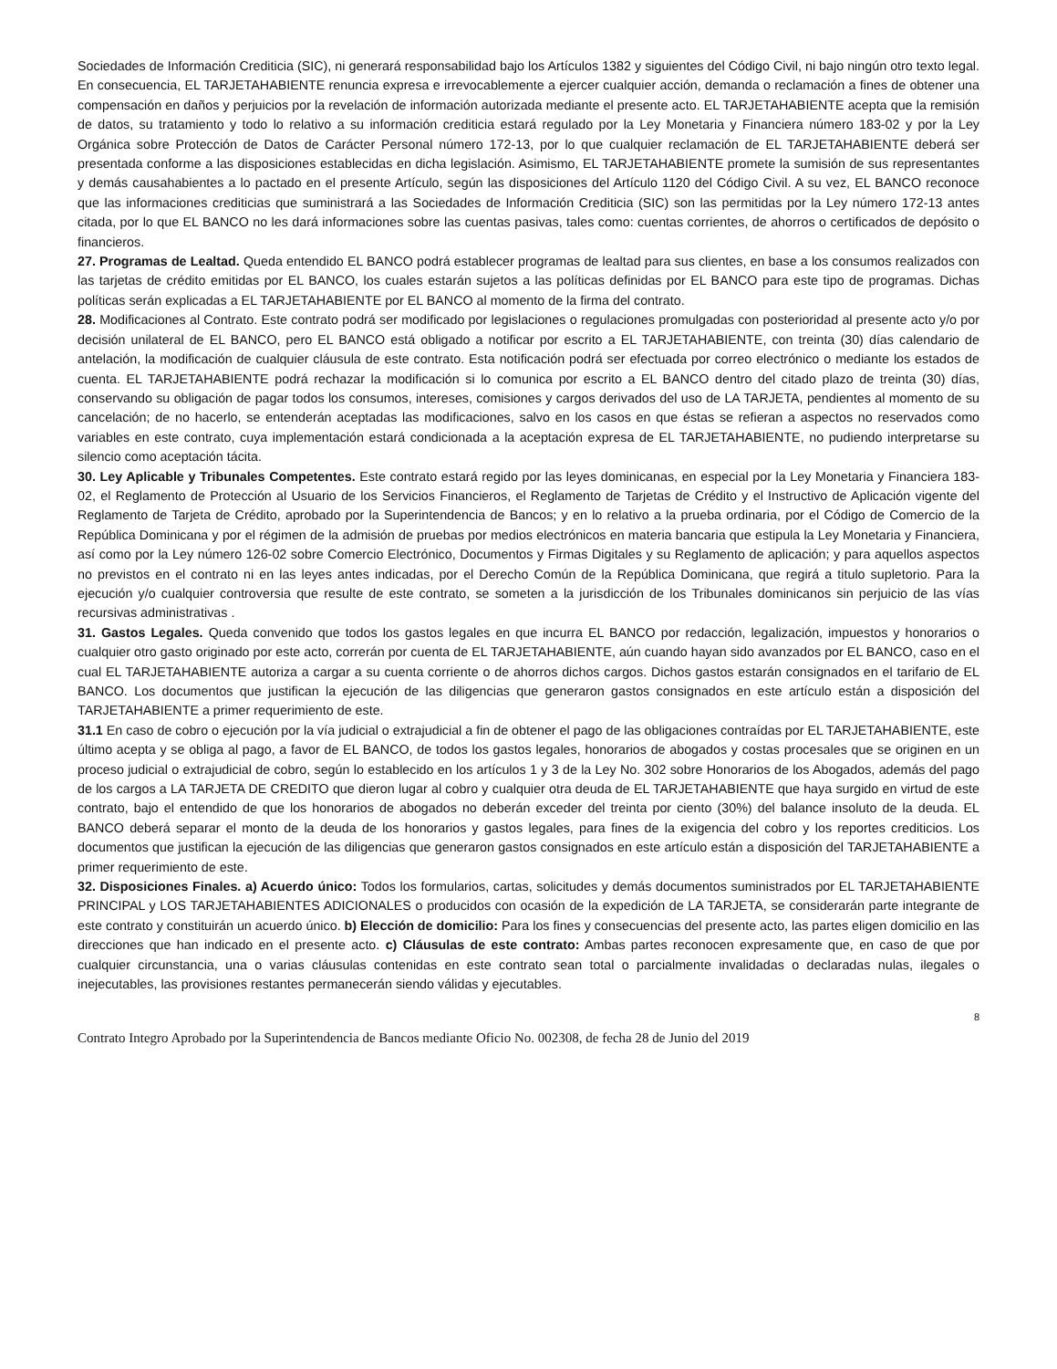Sociedades de Información Crediticia (SIC), ni generará responsabilidad bajo los Artículos 1382 y siguientes del Código Civil, ni bajo ningún otro texto legal. En consecuencia, EL TARJETAHABIENTE renuncia expresa e irrevocablemente a ejercer cualquier acción, demanda o reclamación a fines de obtener una compensación en daños y perjuicios por la revelación de información autorizada mediante el presente acto. EL TARJETAHABIENTE acepta que la remisión de datos, su tratamiento y todo lo relativo a su información crediticia estará regulado por la Ley Monetaria y Financiera número 183-02 y por la Ley Orgánica sobre Protección de Datos de Carácter Personal número 172-13, por lo que cualquier reclamación de EL TARJETAHABIENTE deberá ser presentada conforme a las disposiciones establecidas en dicha legislación. Asimismo, EL TARJETAHABIENTE promete la sumisión de sus representantes y demás causahabientes a lo pactado en el presente Artículo, según las disposiciones del Artículo 1120 del Código Civil. A su vez, EL BANCO reconoce que las informaciones crediticias que suministrará a las Sociedades de Información Crediticia (SIC) son las permitidas por la Ley número 172-13 antes citada, por lo que EL BANCO no les dará informaciones sobre las cuentas pasivas, tales como: cuentas corrientes, de ahorros o certificados de depósito o financieros.
27. Programas de Lealtad. Queda entendido EL BANCO podrá establecer programas de lealtad para sus clientes, en base a los consumos realizados con las tarjetas de crédito emitidas por EL BANCO, los cuales estarán sujetos a las políticas definidas por EL BANCO para este tipo de programas. Dichas políticas serán explicadas a EL TARJETAHABIENTE por EL BANCO al momento de la firma del contrato.
28. Modificaciones al Contrato. Este contrato podrá ser modificado por legislaciones o regulaciones promulgadas con posterioridad al presente acto y/o por decisión unilateral de EL BANCO, pero EL BANCO está obligado a notificar por escrito a EL TARJETAHABIENTE, con treinta (30) días calendario de antelación, la modificación de cualquier cláusula de este contrato. Esta notificación podrá ser efectuada por correo electrónico o mediante los estados de cuenta. EL TARJETAHABIENTE podrá rechazar la modificación si lo comunica por escrito a EL BANCO dentro del citado plazo de treinta (30) días, conservando su obligación de pagar todos los consumos, intereses, comisiones y cargos derivados del uso de LA TARJETA, pendientes al momento de su cancelación; de no hacerlo, se entenderán aceptadas las modificaciones, salvo en los casos en que éstas se refieran a aspectos no reservados como variables en este contrato, cuya implementación estará condicionada a la aceptación expresa de EL TARJETAHABIENTE, no pudiendo interpretarse su silencio como aceptación tácita.
30. Ley Aplicable y Tribunales Competentes. Este contrato estará regido por las leyes dominicanas, en especial por la Ley Monetaria y Financiera 183-02, el Reglamento de Protección al Usuario de los Servicios Financieros, el Reglamento de Tarjetas de Crédito y el Instructivo de Aplicación vigente del Reglamento de Tarjeta de Crédito, aprobado por la Superintendencia de Bancos; y en lo relativo a la prueba ordinaria, por el Código de Comercio de la República Dominicana y por el régimen de la admisión de pruebas por medios electrónicos en materia bancaria que estipula la Ley Monetaria y Financiera, así como por la Ley número 126-02 sobre Comercio Electrónico, Documentos y Firmas Digitales y su Reglamento de aplicación; y para aquellos aspectos no previstos en el contrato ni en las leyes antes indicadas, por el Derecho Común de la República Dominicana, que regirá a titulo supletorio. Para la ejecución y/o cualquier controversia que resulte de este contrato, se someten a la jurisdicción de los Tribunales dominicanos sin perjuicio de las vías recursivas administrativas .
31. Gastos Legales. Queda convenido que todos los gastos legales en que incurra EL BANCO por redacción, legalización, impuestos y honorarios o cualquier otro gasto originado por este acto, correrán por cuenta de EL TARJETAHABIENTE, aún cuando hayan sido avanzados por EL BANCO, caso en el cual EL TARJETAHABIENTE autoriza a cargar a su cuenta corriente o de ahorros dichos cargos. Dichos gastos estarán consignados en el tarifario de EL BANCO. Los documentos que justifican la ejecución de las diligencias que generaron gastos consignados en este artículo están a disposición del TARJETAHABIENTE a primer requerimiento de este.
31.1 En caso de cobro o ejecución por la vía judicial o extrajudicial a fin de obtener el pago de las obligaciones contraídas por EL TARJETAHABIENTE, este último acepta y se obliga al pago, a favor de EL BANCO, de todos los gastos legales, honorarios de abogados y costas procesales que se originen en un proceso judicial o extrajudicial de cobro, según lo establecido en los artículos 1 y 3 de la Ley No. 302 sobre Honorarios de los Abogados, además del pago de los cargos a LA TARJETA DE CREDITO que dieron lugar al cobro y cualquier otra deuda de EL TARJETAHABIENTE que haya surgido en virtud de este contrato, bajo el entendido de que los honorarios de abogados no deberán exceder del treinta por ciento (30%) del balance insoluto de la deuda. EL BANCO deberá separar el monto de la deuda de los honorarios y gastos legales, para fines de la exigencia del cobro y los reportes crediticios. Los documentos que justifican la ejecución de las diligencias que generaron gastos consignados en este artículo están a disposición del TARJETAHABIENTE a primer requerimiento de este.
32. Disposiciones Finales. a) Acuerdo único: Todos los formularios, cartas, solicitudes y demás documentos suministrados por EL TARJETAHABIENTE PRINCIPAL y LOS TARJETAHABIENTES ADICIONALES o producidos con ocasión de la expedición de LA TARJETA, se considerarán parte integrante de este contrato y constituirán un acuerdo único. b) Elección de domicilio: Para los fines y consecuencias del presente acto, las partes eligen domicilio en las direcciones que han indicado en el presente acto. c) Cláusulas de este contrato: Ambas partes reconocen expresamente que, en caso de que por cualquier circunstancia, una o varias cláusulas contenidas en este contrato sean total o parcialmente invalidadas o declaradas nulas, ilegales o inejecutables, las provisiones restantes permanecerán siendo válidas y ejecutables.
8
Contrato Integro Aprobado por la Superintendencia de Bancos mediante Oficio No. 002308, de fecha 28 de Junio del 2019